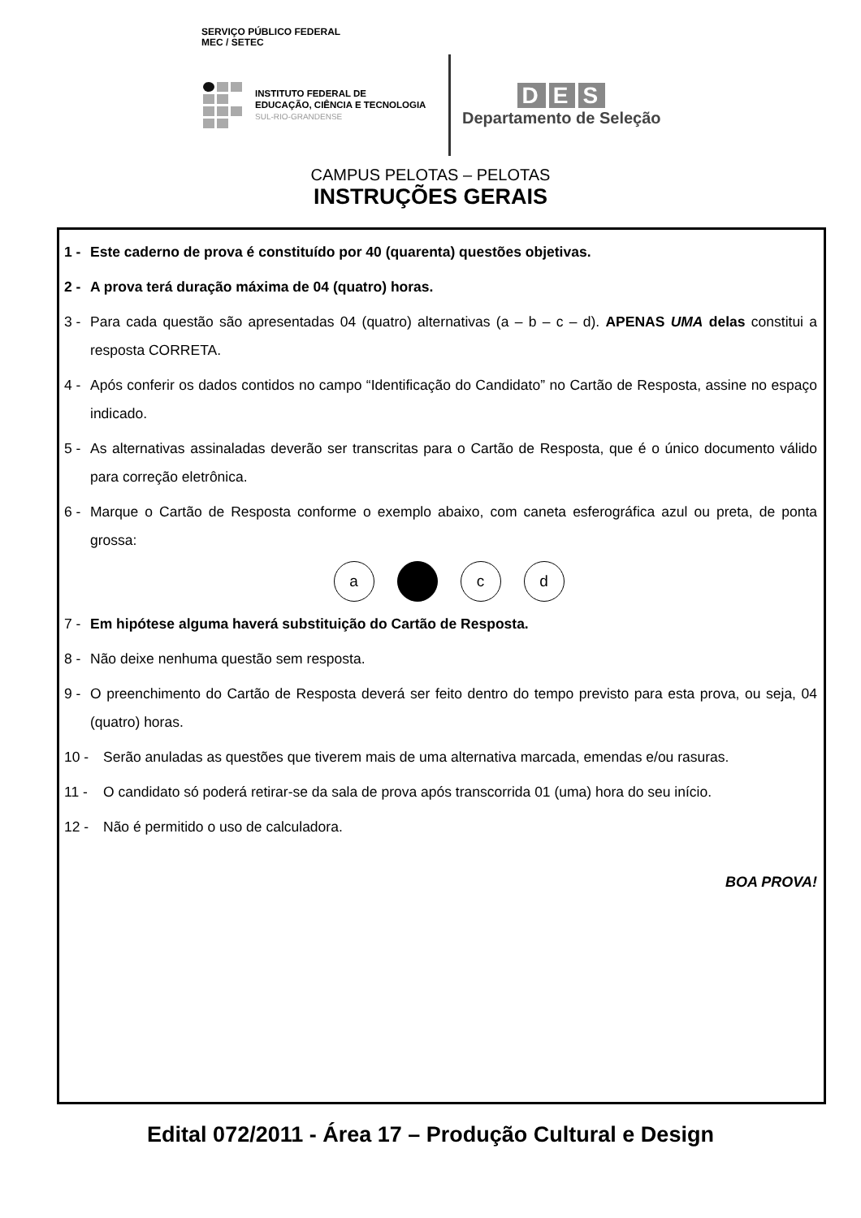SERVIÇO PÚBLICO FEDERAL
MEC / SETEC
INSTITUTO FEDERAL DE
EDUCAÇÃO, CIÊNCIA E TECNOLOGIA
SUL-RIO-GRANDENSE
D E S
Departamento de Seleção
CAMPUS PELOTAS – PELOTAS
INSTRUÇÕES GERAIS
1 - Este caderno de prova é constituído por 40 (quarenta) questões objetivas.
2 - A prova terá duração máxima de 04 (quatro) horas.
3 - Para cada questão são apresentadas 04 (quatro) alternativas (a – b – c – d). APENAS UMA delas constitui a resposta CORRETA.
4 - Após conferir os dados contidos no campo “Identificação do Candidato” no Cartão de Resposta, assine no espaço indicado.
5 - As alternativas assinaladas deverão ser transcritas para o Cartão de Resposta, que é o único documento válido para correção eletrônica.
6 - Marque o Cartão de Resposta conforme o exemplo abaixo, com caneta esferográfica azul ou preta, de ponta grossa:
a c d
7 - Em hipótese alguma haverá substituição do Cartão de Resposta.
8 - Não deixe nenhuma questão sem resposta.
9 - O preenchimento do Cartão de Resposta deverá ser feito dentro do tempo previsto para esta prova, ou seja, 04 (quatro) horas.
10 - Serão anuladas as questões que tiverem mais de uma alternativa marcada, emendas e/ou rasuras.
11 - O candidato só poderá retirar-se da sala de prova após transcorrida 01 (uma) hora do seu início.
12 - Não é permitido o uso de calculadora.
BOA PROVA!
Edital 072/2011 - Área 17 – Produção Cultural e Design